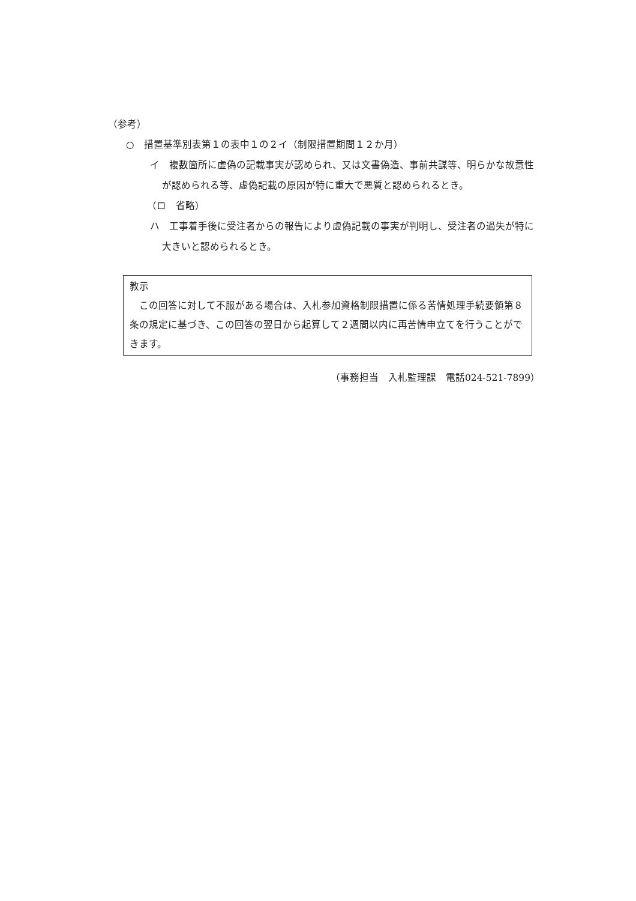（参考）
○　措置基準別表第１の表中１の２イ（制限措置期間１２か月）
イ　複数箇所に虚偽の記載事実が認められ、又は文書偽造、事前共謀等、明らかな故意性が認められる等、虚偽記載の原因が特に重大で悪質と認められるとき。
（ロ　省略）
ハ　工事着手後に受注者からの報告により虚偽記載の事実が判明し、受注者の過失が特に大きいと認められるとき。
教示
　この回答に対して不服がある場合は、入札参加資格制限措置に係る苦情処理手続要領第８条の規定に基づき、この回答の翌日から起算して２週間以内に再苦情申立てを行うことができます。
（事務担当　入札監理課　電話024-521-7899）